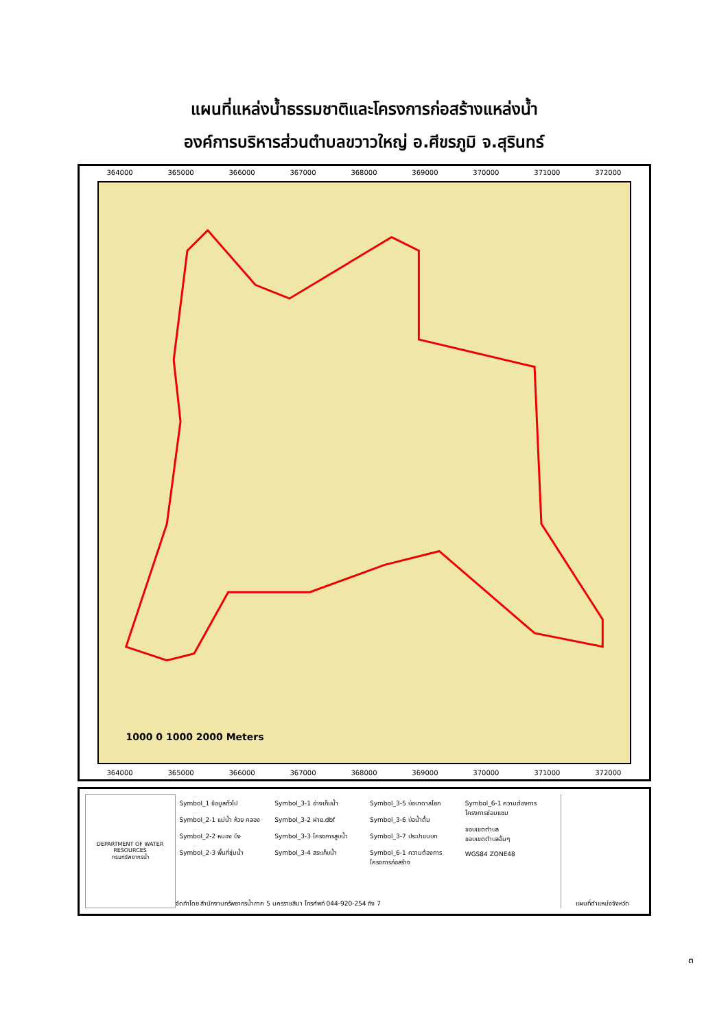แผนที่แหล่งน้ำธรรมชาติและโครงการก่อสร้างแหล่งน้ำ
องค์การบริหารส่วนตำบลขวาวใหญ่ อ.ศีขรภูมิ จ.สุรินทร์
364000 365000 366000 367000 368000 369000 370000 371000 372000
1000 0 1000 2000 Meters
364000 365000 366000 367000 368000 369000 370000 371000 372000
DEPARTMENT OF WATER RESOURCES
กรมทรัพยากรน้ำ
Symbol_1 ข้อมูลทั่วไป
Symbol_2-1 แม่น้ำ ห้วย คลอง
Symbol_2-2 หนอง บึง
Symbol_2-3 พื้นที่ชุ่มน้ำ
Symbol_3-1 อ่างเก็บน้ำ
Symbol_3-2 ฝาย.dbf
Symbol_3-3 โครงการสูบน้ำ
Symbol_3-4 สระเก็บน้ำ
Symbol_3-5 บ่อบาดาลโยก
Symbol_3-6 บ่อน้ำตื้น
Symbol_3-7 ประปาชนบท
Symbol_6-1 ความต้องการ โครงการก่อสร้าง
Symbol_6-1 ความต้องการโครงการซ่อมแซม
ขอบเขตตำบล
ขอบเขตตำบลอื่นๆ
WGS84 ZONE48
จัดทำโดย สำนักงานทรัพยากรน้ำภาค 5 นครราชสีมา โทรศัพท์ 044-920-254 ถึง 7
แผนที่ตำแหน่งจังหวัด
๓